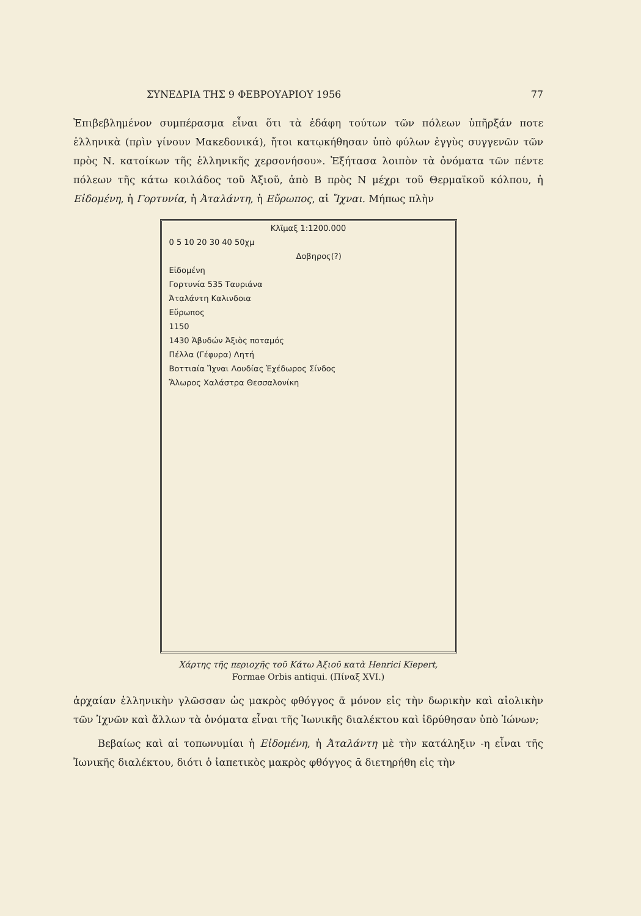ΣΥΝΕΔΡΙΑ ΤΗΣ 9 ΦΕΒΡΟΥΑΡΙΟΥ 1956 77
Ἐπιβεβλημένον συμπέρασμα εἶναι ὅτι τὰ ἐδάφη τούτων τῶν πόλεων ὑπῆρξάν ποτε ἑλληνικὰ (πρὶν γίνουν Μακεδονικά), ἤτοι κατῳκήθησαν ὑπὸ φύλων ἐγγὺς συγγενῶν τῶν πρὸς Ν. κατοίκων τῆς ἑλληνικῆς χερσονήσου». Ἐξήτασα λοιπὸν τὰ ὀνόματα τῶν πέντε πόλεων τῆς κάτω κοιλάδος τοῦ Ἀξιοῦ, ἀπὸ Β πρὸς Ν μέχρι τοῦ Θερμαϊκοῦ κόλπου, ἡ Εἰδομένη, ἡ Γορτυνία, ἡ Ἀταλάντη, ἡ Εὔρωπος, αἱ Ἴχναι. Μήπως πλὴν
Κλῖμαξ 1:1200.000
0 5 10 20 30 40 50χμ
Δοβηρος(?)
Εἰδομένη
Γορτυνία 535 Ταυριάνα
Ἀταλάντη Καλινδοια
Εὔρωπος
1150
1430 Ἀβυδών Ἀξιὸς ποταμός
Πέλλα (Γέφυρα) Λητή
Βοττιαία Ἴχναι Λουδίας Ἐχέδωρος Σίνδος
Ἄλωρος Χαλάστρα Θεσσαλονίκη
Χάρτης τῆς περιοχῆς τοῦ Κάτω Ἀξιοῦ κατὰ Henrici Kiepert,
Formae Orbis antiqui. (Πίναξ XVI.)
ἀρχαίαν ἑλληνικὴν γλῶσσαν ὡς μακρὸς φθόγγος ᾱ μόνον εἰς τὴν δωρικὴν καὶ αἰολικὴν τῶν Ἰχνῶν καὶ ἄλλων τὰ ὀνόματα εἶναι τῆς Ἰωνικῆς διαλέκτου καὶ ἱδρύθησαν ὑπὸ Ἰώνων;
Βεβαίως καὶ αἱ τοπωνυμίαι ἡ Εἰδομένη, ἡ Ἀταλάντη μὲ τὴν κατάληξιν -η εἶναι τῆς Ἰωνικῆς διαλέκτου, διότι ὁ ἰαπετικὸς μακρὸς φθόγγος ᾱ διετηρήθη εἰς τὴν